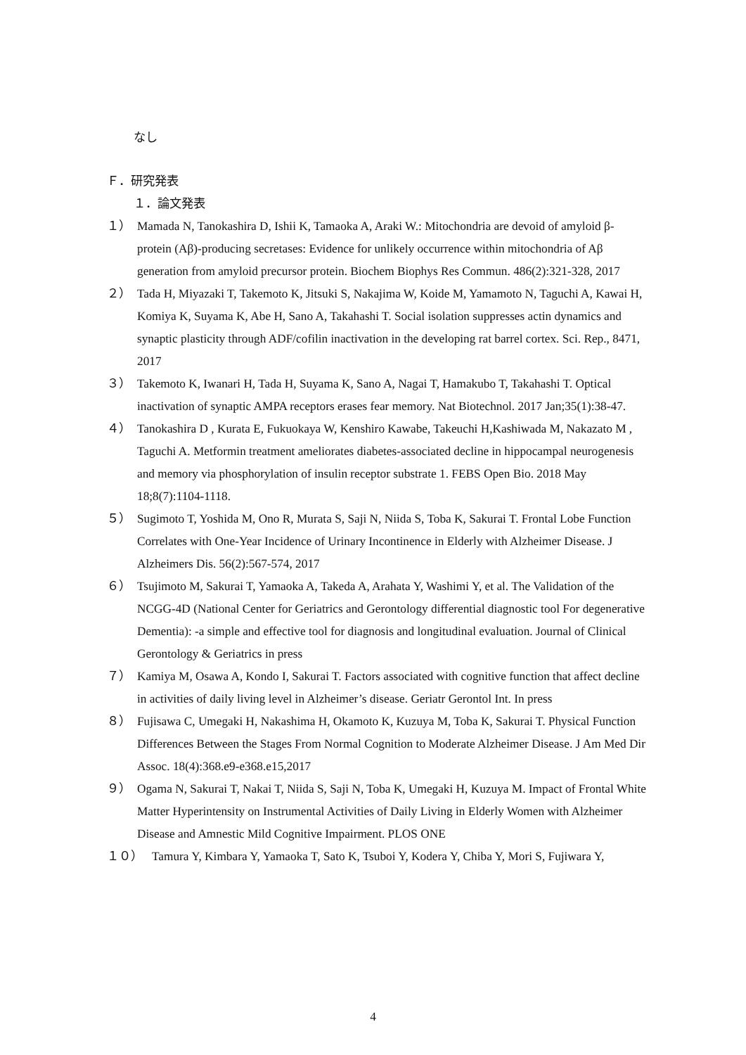なし
Ｆ．研究発表
１．論文発表
１） Mamada N, Tanokashira D, Ishii K, Tamaoka A, Araki W.: Mitochondria are devoid of amyloid β-protein (Aβ)-producing secretases: Evidence for unlikely occurrence within mitochondria of Aβ generation from amyloid precursor protein. Biochem Biophys Res Commun. 486(2):321-328, 2017
２） Tada H, Miyazaki T, Takemoto K, Jitsuki S, Nakajima W, Koide M, Yamamoto N, Taguchi A, Kawai H, Komiya K, Suyama K, Abe H, Sano A, Takahashi T. Social isolation suppresses actin dynamics and synaptic plasticity through ADF/cofilin inactivation in the developing rat barrel cortex. Sci. Rep., 8471, 2017
３） Takemoto K, Iwanari H, Tada H, Suyama K, Sano A, Nagai T, Hamakubo T, Takahashi T. Optical inactivation of synaptic AMPA receptors erases fear memory. Nat Biotechnol. 2017 Jan;35(1):38-47.
４） Tanokashira D , Kurata E, Fukuokaya W, Kenshiro Kawabe, Takeuchi H,Kashiwada M, Nakazato M , Taguchi A. Metformin treatment ameliorates diabetes-associated decline in hippocampal neurogenesis and memory via phosphorylation of insulin receptor substrate 1. FEBS Open Bio. 2018 May 18;8(7):1104-1118.
５） Sugimoto T, Yoshida M, Ono R, Murata S, Saji N, Niida S, Toba K, Sakurai T. Frontal Lobe Function Correlates with One-Year Incidence of Urinary Incontinence in Elderly with Alzheimer Disease. J Alzheimers Dis. 56(2):567-574, 2017
６） Tsujimoto M, Sakurai T, Yamaoka A, Takeda A, Arahata Y, Washimi Y, et al. The Validation of the NCGG-4D (National Center for Geriatrics and Gerontology differential diagnostic tool For degenerative Dementia): -a simple and effective tool for diagnosis and longitudinal evaluation. Journal of Clinical Gerontology & Geriatrics in press
７） Kamiya M, Osawa A, Kondo I, Sakurai T. Factors associated with cognitive function that affect decline in activities of daily living level in Alzheimer’s disease. Geriatr Gerontol Int. In press
８） Fujisawa C, Umegaki H, Nakashima H, Okamoto K, Kuzuya M, Toba K, Sakurai T. Physical Function Differences Between the Stages From Normal Cognition to Moderate Alzheimer Disease. J Am Med Dir Assoc. 18(4):368.e9-e368.e15,2017
９） Ogama N, Sakurai T, Nakai T, Niida S, Saji N, Toba K, Umegaki H, Kuzuya M. Impact of Frontal White Matter Hyperintensity on Instrumental Activities of Daily Living in Elderly Women with Alzheimer Disease and Amnestic Mild Cognitive Impairment. PLOS ONE
１０） Tamura Y, Kimbara Y, Yamaoka T, Sato K, Tsuboi Y, Kodera Y, Chiba Y, Mori S, Fujiwara Y,
4